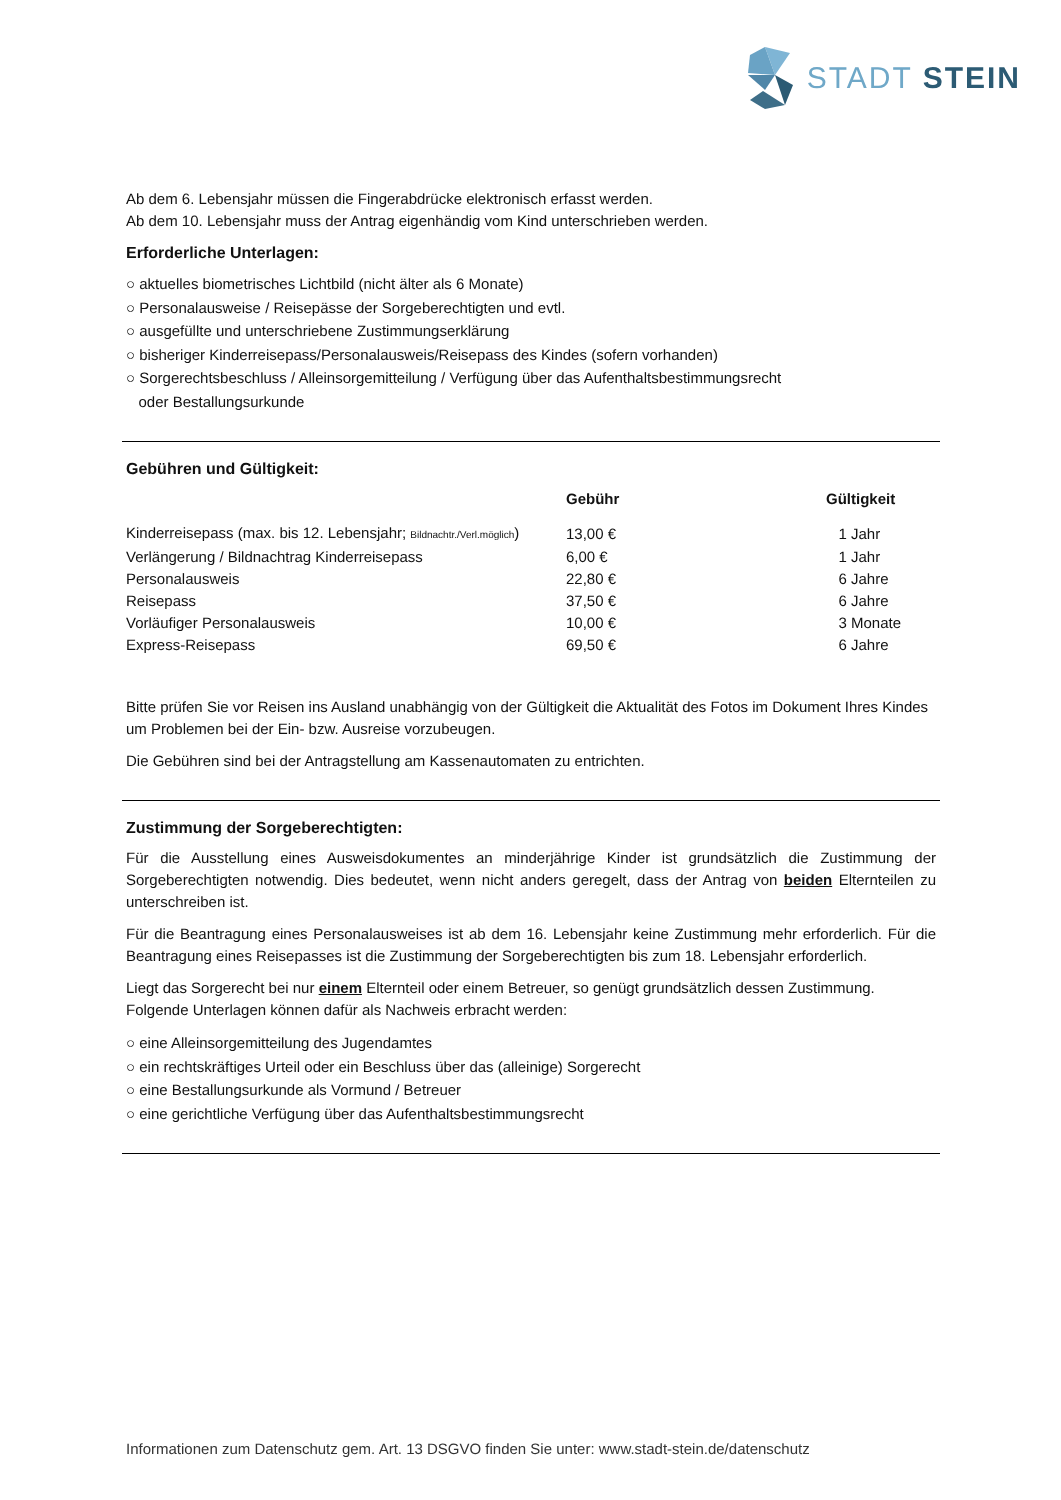STADT STEIN
Ab dem 6. Lebensjahr müssen die Fingerabdrücke elektronisch erfasst werden.
Ab dem 10. Lebensjahr muss der Antrag eigenhändig vom Kind unterschrieben werden.
Erforderliche Unterlagen:
○ aktuelles biometrisches Lichtbild (nicht älter als 6 Monate)
○ Personalausweise / Reisepässe der Sorgeberechtigten und evtl.
○ ausgefüllte und unterschriebene Zustimmungserklärung
○ bisheriger Kinderreisepass/Personalausweis/Reisepass des Kindes (sofern vorhanden)
○ Sorgerechtsbeschluss / Alleinsorgemitteilung / Verfügung über das Aufenthaltsbestimmungsrecht
oder Bestallungsurkunde
Gebühren und Gültigkeit:
| | Gebühr | Gültigkeit |
| --- | --- | --- |
| Kinderreisepass (max. bis 12. Lebensjahr; Bildnachtr./Verl.möglich ) | 13,00 € | 1 Jahr |
| Verlängerung / Bildnachtrag Kinderreisepass | 6,00 € | 1 Jahr |
| Personalausweis | 22,80 € | 6 Jahre |
| Reisepass | 37,50 € | 6 Jahre |
| Vorläufiger Personalausweis | 10,00 € | 3 Monate |
| Express-Reisepass | 69,50 € | 6 Jahre |
Bitte prüfen Sie vor Reisen ins Ausland unabhängig von der Gültigkeit die Aktualität des Fotos im Dokument Ihres Kindes um Problemen bei der Ein- bzw. Ausreise vorzubeugen.
Die Gebühren sind bei der Antragstellung am Kassenautomaten zu entrichten.
Zustimmung der Sorgeberechtigten:
Für die Ausstellung eines Ausweisdokumentes an minderjährige Kinder ist grundsätzlich die Zustimmung der Sorgeberechtigten notwendig. Dies bedeutet, wenn nicht anders geregelt, dass der Antrag von beiden Elternteilen zu unterschreiben ist.
Für die Beantragung eines Personalausweises ist ab dem 16. Lebensjahr keine Zustimmung mehr erforderlich. Für die Beantragung eines Reisepasses ist die Zustimmung der Sorgeberechtigten bis zum 18. Lebensjahr erforderlich.
Liegt das Sorgerecht bei nur einem Elternteil oder einem Betreuer, so genügt grundsätzlich dessen Zustimmung. Folgende Unterlagen können dafür als Nachweis erbracht werden:
○ eine Alleinsorgemitteilung des Jugendamtes
○ ein rechtskräftiges Urteil oder ein Beschluss über das (alleinige) Sorgerecht
○ eine Bestallungsurkunde als Vormund / Betreuer
○ eine gerichtliche Verfügung über das Aufenthaltsbestimmungsrecht
Informationen zum Datenschutz gem. Art. 13 DSGVO finden Sie unter: www.stadt-stein.de/datenschutz